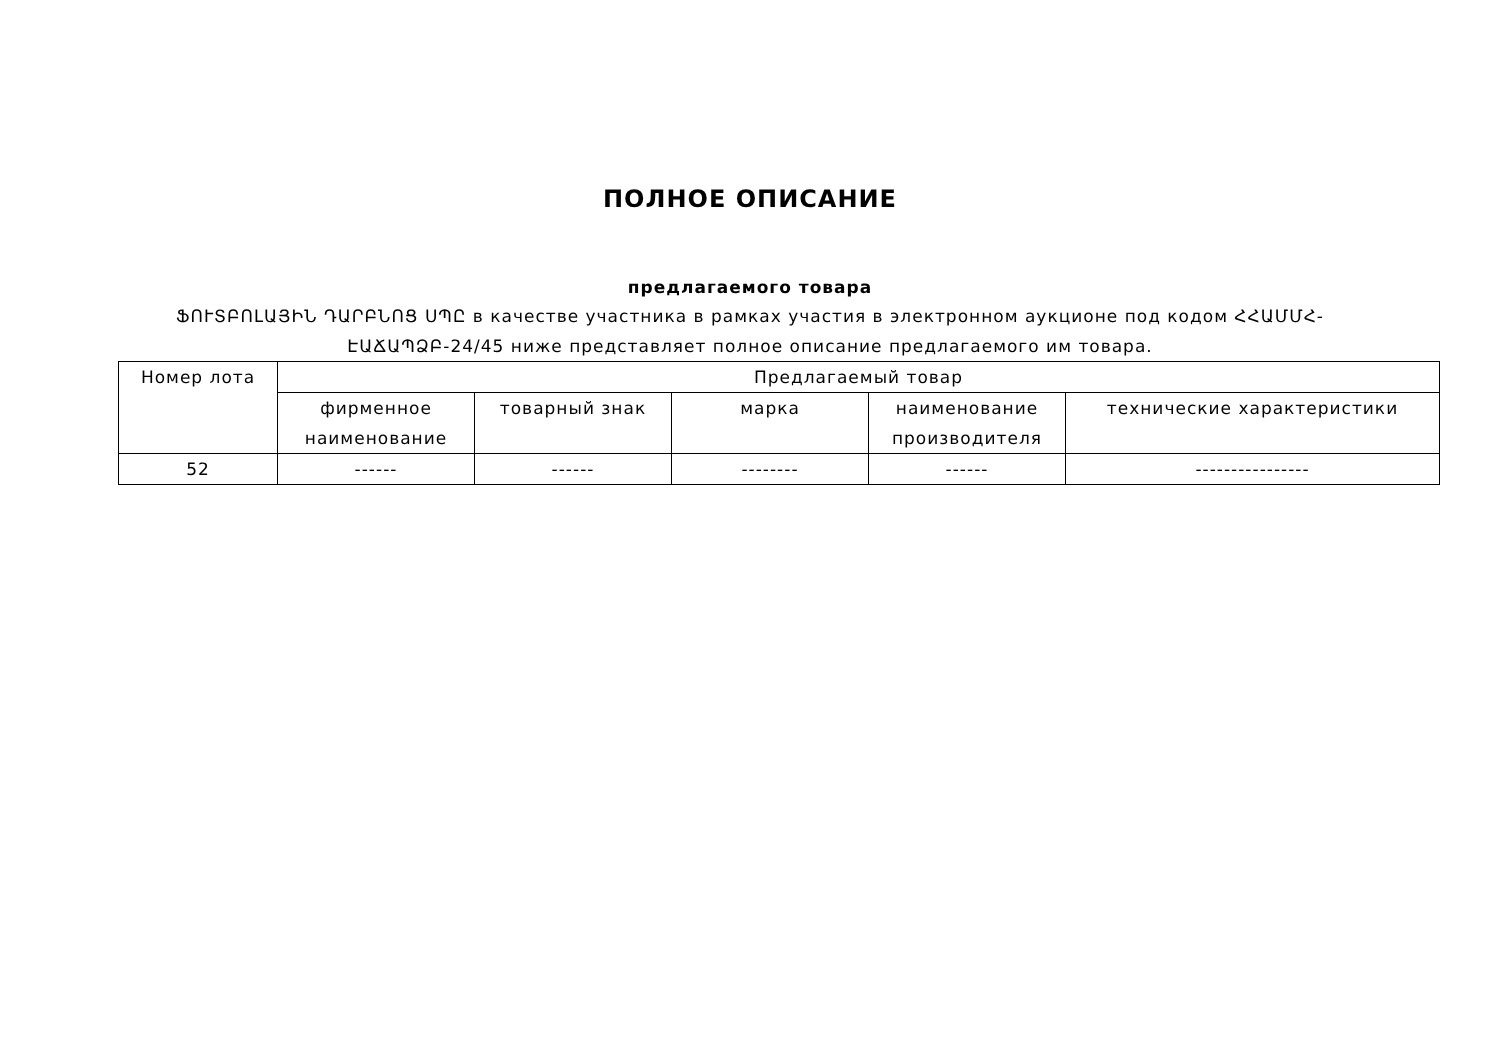ПОЛНОЕ ОПИСАНИЕ
предлагаемого товара
ՖՈՒՏԲՈԼԱՅԻՆ ԴԱՐԲՆՈՑ ՍՊԸ в качестве участника в рамках участия в электронном аукционе под кодом ՀՀԱՄՄՀ-ԷԱՃԱՊՁԲ-24/45 ниже представляет полное описание предлагаемого им товара.
| Номер лота | Предлагаемый товар | | | | |
| --- | --- | --- | --- | --- | --- |
| | фирменное наименование | товарный знак | марка | наименование производителя | технические характеристики |
| 52 | ------ | ------ | -------- | ------ | ---------------- |